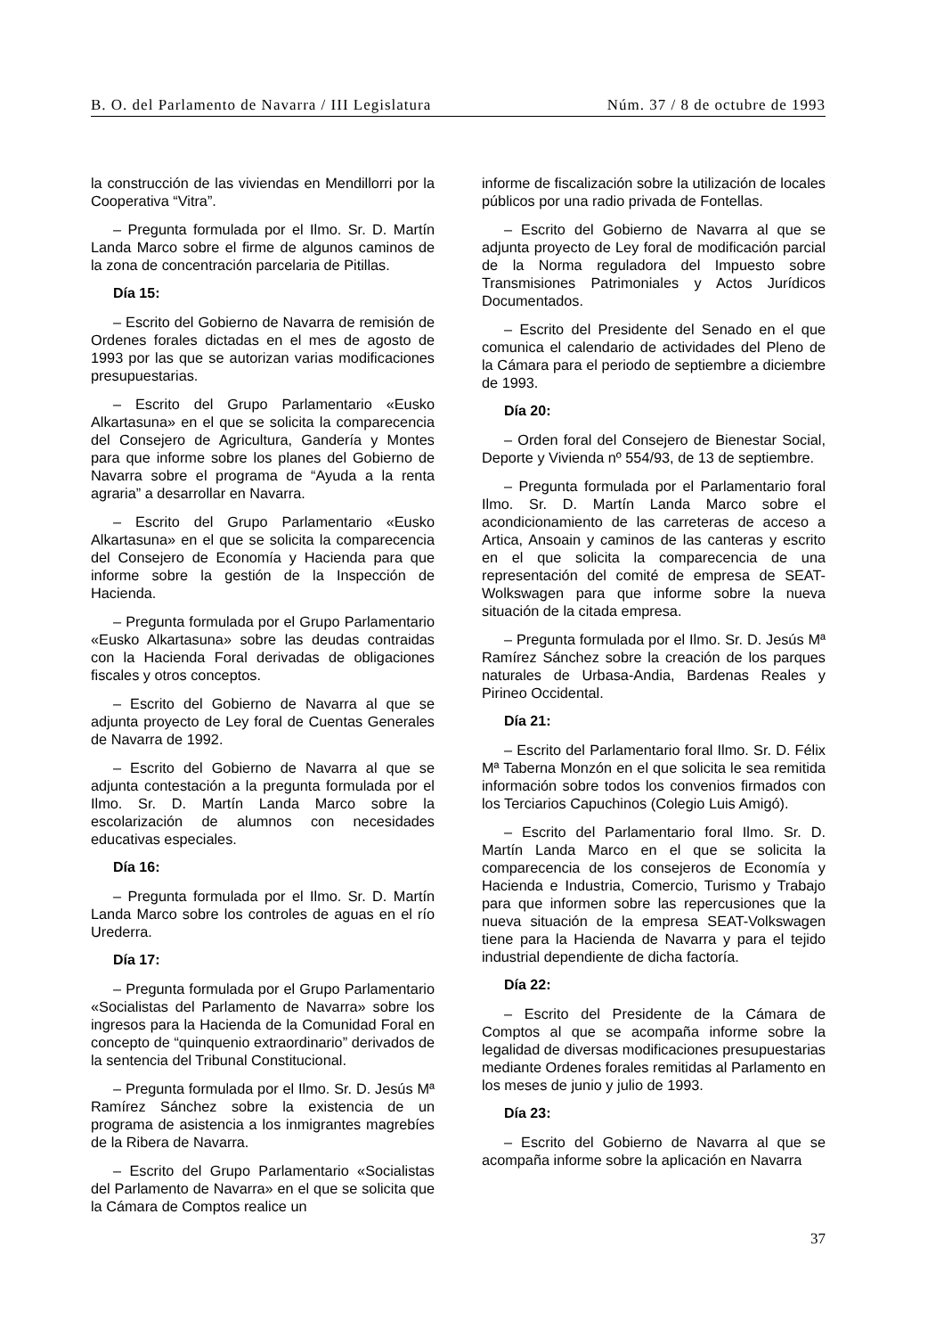B. O. del Parlamento de Navarra / III Legislatura Núm. 37 / 8 de octubre de 1993
la construcción de las viviendas en Mendillorri por la Cooperativa “Vitra”.
– Pregunta formulada por el Ilmo. Sr. D. Martín Landa Marco sobre el firme de algunos caminos de la zona de concentración parcelaria de Pitillas.
Día 15:
– Escrito del Gobierno de Navarra de remisión de Ordenes forales dictadas en el mes de agosto de 1993 por las que se autorizan varias modificaciones presupuestarias.
– Escrito del Grupo Parlamentario «Eusko Alkartasuna» en el que se solicita la comparecencia del Consejero de Agricultura, Gandería y Montes para que informe sobre los planes del Gobierno de Navarra sobre el programa de “Ayuda a la renta agraria” a desarrollar en Navarra.
– Escrito del Grupo Parlamentario «Eusko Alkartasuna» en el que se solicita la comparecencia del Consejero de Economía y Hacienda para que informe sobre la gestión de la Inspección de Hacienda.
– Pregunta formulada por el Grupo Parlamentario «Eusko Alkartasuna» sobre las deudas contraidas con la Hacienda Foral derivadas de obligaciones fiscales y otros conceptos.
– Escrito del Gobierno de Navarra al que se adjunta proyecto de Ley foral de Cuentas Generales de Navarra de 1992.
– Escrito del Gobierno de Navarra al que se adjunta contestación a la pregunta formulada por el Ilmo. Sr. D. Martín Landa Marco sobre la escolarización de alumnos con necesidades educativas especiales.
Día 16:
– Pregunta formulada por el Ilmo. Sr. D. Martín Landa Marco sobre los controles de aguas en el río Urederra.
Día 17:
– Pregunta formulada por el Grupo Parlamentario «Socialistas del Parlamento de Navarra» sobre los ingresos para la Hacienda de la Comunidad Foral en concepto de “quinquenio extraordinario” derivados de la sentencia del Tribunal Constitucional.
– Pregunta formulada por el Ilmo. Sr. D. Jesús Mª Ramírez Sánchez sobre la existencia de un programa de asistencia a los inmigrantes magrebíes de la Ribera de Navarra.
– Escrito del Grupo Parlamentario «Socialistas del Parlamento de Navarra» en el que se solicita que la Cámara de Comptos realice un
informe de fiscalización sobre la utilización de locales públicos por una radio privada de Fontellas.
– Escrito del Gobierno de Navarra al que se adjunta proyecto de Ley foral de modificación parcial de la Norma reguladora del Impuesto sobre Transmisiones Patrimoniales y Actos Jurídicos Documentados.
– Escrito del Presidente del Senado en el que comunica el calendario de actividades del Pleno de la Cámara para el periodo de septiembre a diciembre de 1993.
Día 20:
– Orden foral del Consejero de Bienestar Social, Deporte y Vivienda nº 554/93, de 13 de septiembre.
– Pregunta formulada por el Parlamentario foral Ilmo. Sr. D. Martín Landa Marco sobre el acondicionamiento de las carreteras de acceso a Artica, Ansoain y caminos de las canteras y escrito en el que solicita la comparecencia de una representación del comité de empresa de SEAT-Wolkswagen para que informe sobre la nueva situación de la citada empresa.
– Pregunta formulada por el Ilmo. Sr. D. Jesús Mª Ramírez Sánchez sobre la creación de los parques naturales de Urbasa-Andia, Bardenas Reales y Pirineo Occidental.
Día 21:
– Escrito del Parlamentario foral Ilmo. Sr. D. Félix Mª Taberna Monzón en el que solicita le sea remitida información sobre todos los convenios firmados con los Terciarios Capuchinos (Colegio Luis Amigó).
– Escrito del Parlamentario foral Ilmo. Sr. D. Martín Landa Marco en el que se solicita la comparecencia de los consejeros de Economía y Hacienda e Industria, Comercio, Turismo y Trabajo para que informen sobre las repercusiones que la nueva situación de la empresa SEAT-Volkswagen tiene para la Hacienda de Navarra y para el tejido industrial dependiente de dicha factoría.
Día 22:
– Escrito del Presidente de la Cámara de Comptos al que se acompaña informe sobre la legalidad de diversas modificaciones presupuestarias mediante Ordenes forales remitidas al Parlamento en los meses de junio y julio de 1993.
Día 23:
– Escrito del Gobierno de Navarra al que se acompaña informe sobre la aplicación en Navarra
37